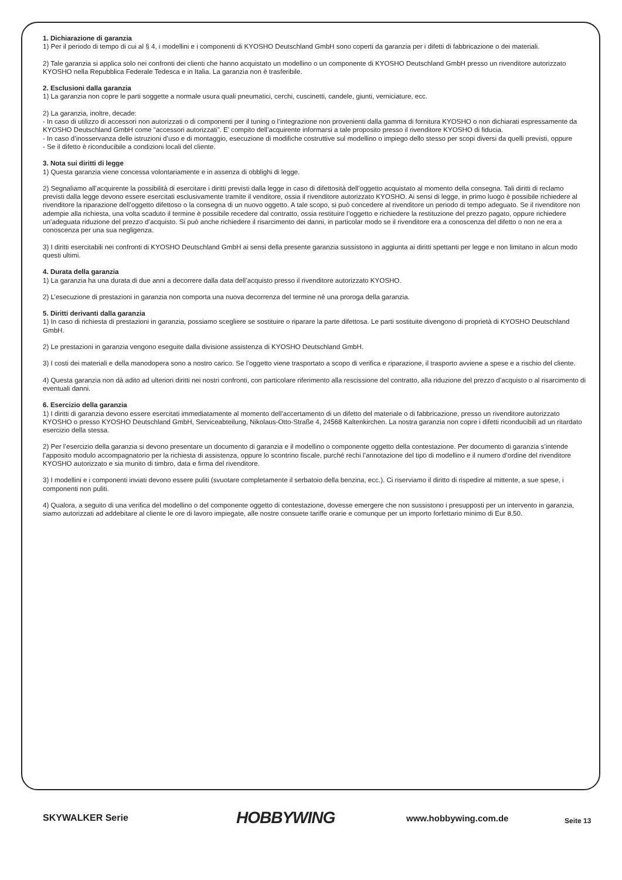1. Dichiarazione di garanzia
1) Per il periodo di tempo di cui al § 4, i modellini e i componenti di KYOSHO Deutschland GmbH sono coperti da garanzia per i difetti di fabbricazione o dei materiali.
2) Tale garanzia si applica solo nei confronti dei clienti che hanno acquistato un modellino o un componente di KYOSHO Deutschland GmbH presso un rivenditore autorizzato KYOSHO nella Repubblica Federale Tedesca e in Italia. La garanzia non è trasferibile.
2. Esclusioni dalla garanzia
1) La garanzia non copre le parti soggette a normale usura quali pneumatici, cerchi, cuscinetti, candele, giunti, verniciature, ecc.
2) La garanzia, inoltre, decade:
- In caso di utilizzo di accessori non autorizzati o di componenti per il tuning o l’integrazione non provenienti dalla gamma di fornitura KYOSHO o non dichiarati espressamente da KYOSHO Deutschland GmbH come “accessori autorizzati”. E’ compito dell’acquirente informarsi a tale proposito presso il rivenditore KYOSHO di fiducia.
- In caso d’inosservanza delle istruzioni d’uso e di montaggio, esecuzione di modifiche costruttive sul modellino o impiego dello stesso per scopi diversi da quelli previsti, oppure
- Se il difetto è riconducibile a condizioni locali del cliente.
3. Nota sui diritti di legge
1) Questa garanzia viene concessa volontariamente e in assenza di obblighi di legge.
2) Segnaliamo all’acquirente la possibilità di esercitare i diritti previsti dalla legge in caso di difettosità dell’oggetto acquistato al momento della consegna. Tali diritti di reclamo previsti dalla legge devono essere esercitati esclusivamente tramite il venditore, ossia il rivenditore autorizzato KYOSHO. Ai sensi di legge, in primo luogo è possibile richiedere al rivenditore la riparazione dell’oggetto difettoso o la consegna di un nuovo oggetto. A tale scopo, si può concedere al rivenditore un periodo di tempo adeguato. Se il rivenditore non adempie alla richiesta, una volta scaduto il termine è possibile recedere dal contratto, ossia restituire l’oggetto e richiedere la restituzione del prezzo pagato, oppure richiedere un’adeguata riduzione del prezzo d’acquisto. Si può anche richiedere il risarcimento dei danni, in particolar modo se il rivenditore era a conoscenza del difetto o non ne era a conoscenza per una sua negligenza.
3) I diritti esercitabili nei confronti di KYOSHO Deutschland GmbH ai sensi della presente garanzia sussistono in aggiunta ai diritti spettanti per legge e non limitano in alcun modo questi ultimi.
4. Durata della garanzia
1) La garanzia ha una durata di due anni a decorrere dalla data dell’acquisto presso il rivenditore autorizzato KYOSHO.
2) L’esecuzione di prestazioni in garanzia non comporta una nuova decorrenza del termine né una proroga della garanzia.
5. Diritti derivanti dalla garanzia
1) In caso di richiesta di prestazioni in garanzia, possiamo scegliere se sostituire o riparare la parte difettosa. Le parti sostituite divengono di proprietà di KYOSHO Deutschland GmbH.
2) Le prestazioni in garanzia vengono eseguite dalla divisione assistenza di KYOSHO Deutschland GmbH.
3) I costi dei materiali e della manodopera sono a nostro carico. Se l’oggetto viene trasportato a scopo di verifica e riparazione, il trasporto avviene a spese e a rischio del cliente.
4) Questa garanzia non dà adito ad ulteriori diritti nei nostri confronti, con particolare riferimento alla rescissione del contratto, alla riduzione del prezzo d’acquisto o al risarcimento di eventuali danni.
6. Esercizio della garanzia
1) I diritti di garanzia devono essere esercitati immediatamente al momento dell’accertamento di un difetto del materiale o di fabbricazione, presso un rivenditore autorizzato KYOSHO o presso KYOSHO Deutschland GmbH, Serviceabteilung, Nikolaus-Otto-Straße 4, 24568 Kaltenkirchen. La nostra garanzia non copre i difetti riconducibili ad un ritardato esercizio della stessa.
2) Per l’esercizio della garanzia si devono presentare un documento di garanzia e il modellino o componente oggetto della contestazione. Per documento di garanzia s’intende l’apposito modulo accompagnatorio per la richiesta di assistenza, oppure lo scontrino fiscale, purché rechi l’annotazione del tipo di modellino e il numero d’ordine del rivenditore KYOSHO autorizzato e sia munito di timbro, data e firma del rivenditore.
3) I modellini e i componenti inviati devono essere puliti (svuotare completamente il serbatoio della benzina, ecc.). Ci riserviamo il diritto di rispedire al mittente, a sue spese, i componenti non puliti.
4) Qualora, a seguito di una verifica del modellino o del componente oggetto di contestazione, dovesse emergere che non sussistono i presupposti per un intervento in garanzia, siamo autorizzati ad addebitare al cliente le ore di lavoro impiegate, alle nostre consuete tariffe orarie e comunque per un importo forfettario minimo di Eur 8,50.
SKYWALKER Serie
HOBBYWING
www.hobbywing.com.de
Seite 13